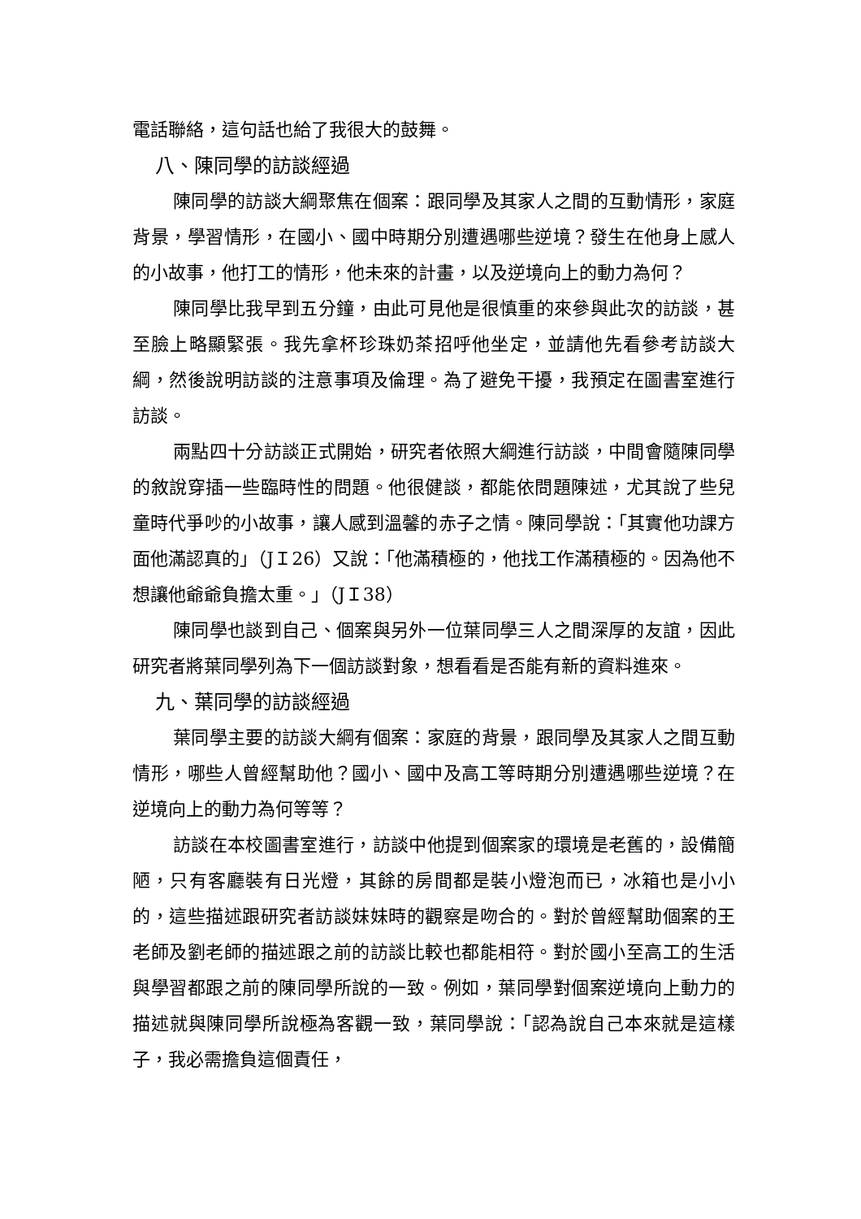電話聯絡，這句話也給了我很大的鼓舞。
八、陳同學的訪談經過
陳同學的訪談大綱聚焦在個案：跟同學及其家人之間的互動情形，家庭背景，學習情形，在國小、國中時期分別遭遇哪些逆境？發生在他身上感人的小故事，他打工的情形，他未來的計畫，以及逆境向上的動力為何？
陳同學比我早到五分鐘，由此可見他是很慎重的來參與此次的訪談，甚至臉上略顯緊張。我先拿杯珍珠奶茶招呼他坐定，並請他先看參考訪談大綱，然後說明訪談的注意事項及倫理。為了避免干擾，我預定在圖書室進行訪談。
兩點四十分訪談正式開始，研究者依照大綱進行訪談，中間會隨陳同學的敘說穿插一些臨時性的問題。他很健談，都能依問題陳述，尤其說了些兒童時代爭吵的小故事，讓人感到溫馨的赤子之情。陳同學說：「其實他功課方面他滿認真的」（JＩ26）又說：「他滿積極的，他找工作滿積極的。因為他不想讓他爺爺負擔太重。」（JＩ38）
陳同學也談到自己、個案與另外一位葉同學三人之間深厚的友誼，因此研究者將葉同學列為下一個訪談對象，想看看是否能有新的資料進來。
九、葉同學的訪談經過
葉同學主要的訪談大綱有個案：家庭的背景，跟同學及其家人之間互動情形，哪些人曾經幫助他？國小、國中及高工等時期分別遭遇哪些逆境？在逆境向上的動力為何等等？
訪談在本校圖書室進行，訪談中他提到個案家的環境是老舊的，設備簡陋，只有客廳裝有日光燈，其餘的房間都是裝小燈泡而已，冰箱也是小小的，這些描述跟研究者訪談妹妹時的觀察是吻合的。對於曾經幫助個案的王老師及劉老師的描述跟之前的訪談比較也都能相符。對於國小至高工的生活與學習都跟之前的陳同學所說的一致。例如，葉同學對個案逆境向上動力的描述就與陳同學所說極為客觀一致，葉同學說：「認為說自己本來就是這樣子，我必需擔負這個責任，